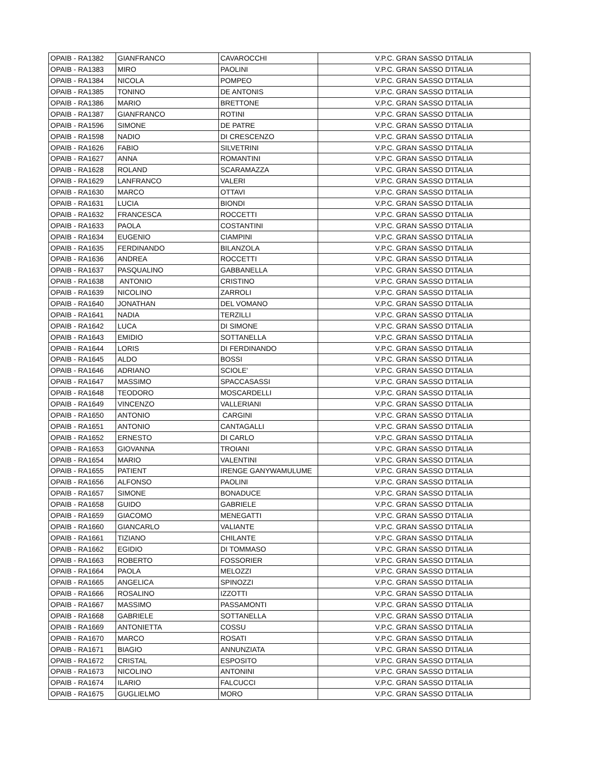| OPAIB - RA1382 | GIANFRANCO | CAVAROCCHI | V.P.C. GRAN SASSO D'ITALIA |
| OPAIB - RA1383 | MIRO | PAOLINI | V.P.C. GRAN SASSO D'ITALIA |
| OPAIB - RA1384 | NICOLA | POMPEO | V.P.C. GRAN SASSO D'ITALIA |
| OPAIB - RA1385 | TONINO | DE ANTONIS | V.P.C. GRAN SASSO D'ITALIA |
| OPAIB - RA1386 | MARIO | BRETTONE | V.P.C. GRAN SASSO D'ITALIA |
| OPAIB - RA1387 | GIANFRANCO | ROTINI | V.P.C. GRAN SASSO D'ITALIA |
| OPAIB - RA1596 | SIMONE | DE PATRE | V.P.C. GRAN SASSO D'ITALIA |
| OPAIB - RA1598 | NADIO | DI CRESCENZO | V.P.C. GRAN SASSO D'ITALIA |
| OPAIB - RA1626 | FABIO | SILVETRINI | V.P.C. GRAN SASSO D'ITALIA |
| OPAIB - RA1627 | ANNA | ROMANTINI | V.P.C. GRAN SASSO D'ITALIA |
| OPAIB - RA1628 | ROLAND | SCARAMAZZA | V.P.C. GRAN SASSO D'ITALIA |
| OPAIB - RA1629 | LANFRANCO | VALERI | V.P.C. GRAN SASSO D'ITALIA |
| OPAIB - RA1630 | MARCO | OTTAVI | V.P.C. GRAN SASSO D'ITALIA |
| OPAIB - RA1631 | LUCIA | BIONDI | V.P.C. GRAN SASSO D'ITALIA |
| OPAIB - RA1632 | FRANCESCA | ROCCETTI | V.P.C. GRAN SASSO D'ITALIA |
| OPAIB - RA1633 | PAOLA | COSTANTINI | V.P.C. GRAN SASSO D'ITALIA |
| OPAIB - RA1634 | EUGENIO | CIAMPINI | V.P.C. GRAN SASSO D'ITALIA |
| OPAIB - RA1635 | FERDINANDO | BILANZOLA | V.P.C. GRAN SASSO D'ITALIA |
| OPAIB - RA1636 | ANDREA | ROCCETTI | V.P.C. GRAN SASSO D'ITALIA |
| OPAIB - RA1637 | PASQUALINO | GABBANELLA | V.P.C. GRAN SASSO D'ITALIA |
| OPAIB - RA1638 | ANTONIO | CRISTINO | V.P.C. GRAN SASSO D'ITALIA |
| OPAIB - RA1639 | NICOLINO | ZARROLI | V.P.C. GRAN SASSO D'ITALIA |
| OPAIB - RA1640 | JONATHAN | DEL VOMANO | V.P.C. GRAN SASSO D'ITALIA |
| OPAIB - RA1641 | NADIA | TERZILLI | V.P.C. GRAN SASSO D'ITALIA |
| OPAIB - RA1642 | LUCA | DI SIMONE | V.P.C. GRAN SASSO D'ITALIA |
| OPAIB - RA1643 | EMIDIO | SOTTANELLA | V.P.C. GRAN SASSO D'ITALIA |
| OPAIB - RA1644 | LORIS | DI FERDINANDO | V.P.C. GRAN SASSO D'ITALIA |
| OPAIB - RA1645 | ALDO | BOSSI | V.P.C. GRAN SASSO D'ITALIA |
| OPAIB - RA1646 | ADRIANO | SCIOLE' | V.P.C. GRAN SASSO D'ITALIA |
| OPAIB - RA1647 | MASSIMO | SPACCASASSI | V.P.C. GRAN SASSO D'ITALIA |
| OPAIB - RA1648 | TEODORO | MOSCARDELLI | V.P.C. GRAN SASSO D'ITALIA |
| OPAIB - RA1649 | VINCENZO | VALLERIANI | V.P.C. GRAN SASSO D'ITALIA |
| OPAIB - RA1650 | ANTONIO | CARGINI | V.P.C. GRAN SASSO D'ITALIA |
| OPAIB - RA1651 | ANTONIO | CANTAGALLI | V.P.C. GRAN SASSO D'ITALIA |
| OPAIB - RA1652 | ERNESTO | DI CARLO | V.P.C. GRAN SASSO D'ITALIA |
| OPAIB - RA1653 | GIOVANNA | TROIANI | V.P.C. GRAN SASSO D'ITALIA |
| OPAIB - RA1654 | MARIO | VALENTINI | V.P.C. GRAN SASSO D'ITALIA |
| OPAIB - RA1655 | PATIENT | IRENGE GANYWAMULUME | V.P.C. GRAN SASSO D'ITALIA |
| OPAIB - RA1656 | ALFONSO | PAOLINI | V.P.C. GRAN SASSO D'ITALIA |
| OPAIB - RA1657 | SIMONE | BONADUCE | V.P.C. GRAN SASSO D'ITALIA |
| OPAIB - RA1658 | GUIDO | GABRIELE | V.P.C. GRAN SASSO D'ITALIA |
| OPAIB - RA1659 | GIACOMO | MENEGATTI | V.P.C. GRAN SASSO D'ITALIA |
| OPAIB - RA1660 | GIANCARLO | VALIANTE | V.P.C. GRAN SASSO D'ITALIA |
| OPAIB - RA1661 | TIZIANO | CHILANTE | V.P.C. GRAN SASSO D'ITALIA |
| OPAIB - RA1662 | EGIDIO | DI TOMMASO | V.P.C. GRAN SASSO D'ITALIA |
| OPAIB - RA1663 | ROBERTO | FOSSORIER | V.P.C. GRAN SASSO D'ITALIA |
| OPAIB - RA1664 | PAOLA | MELOZZI | V.P.C. GRAN SASSO D'ITALIA |
| OPAIB - RA1665 | ANGELICA | SPINOZZI | V.P.C. GRAN SASSO D'ITALIA |
| OPAIB - RA1666 | ROSALINO | IZZOTTI | V.P.C. GRAN SASSO D'ITALIA |
| OPAIB - RA1667 | MASSIMO | PASSAMONTI | V.P.C. GRAN SASSO D'ITALIA |
| OPAIB - RA1668 | GABRIELE | SOTTANELLA | V.P.C. GRAN SASSO D'ITALIA |
| OPAIB - RA1669 | ANTONIETTA | COSSU | V.P.C. GRAN SASSO D'ITALIA |
| OPAIB - RA1670 | MARCO | ROSATI | V.P.C. GRAN SASSO D'ITALIA |
| OPAIB - RA1671 | BIAGIO | ANNUNZIATA | V.P.C. GRAN SASSO D'ITALIA |
| OPAIB - RA1672 | CRISTAL | ESPOSITO | V.P.C. GRAN SASSO D'ITALIA |
| OPAIB - RA1673 | NICOLINO | ANTONINI | V.P.C. GRAN SASSO D'ITALIA |
| OPAIB - RA1674 | ILARIO | FALCUCCI | V.P.C. GRAN SASSO D'ITALIA |
| OPAIB - RA1675 | GUGLIELMO | MORO | V.P.C. GRAN SASSO D'ITALIA |